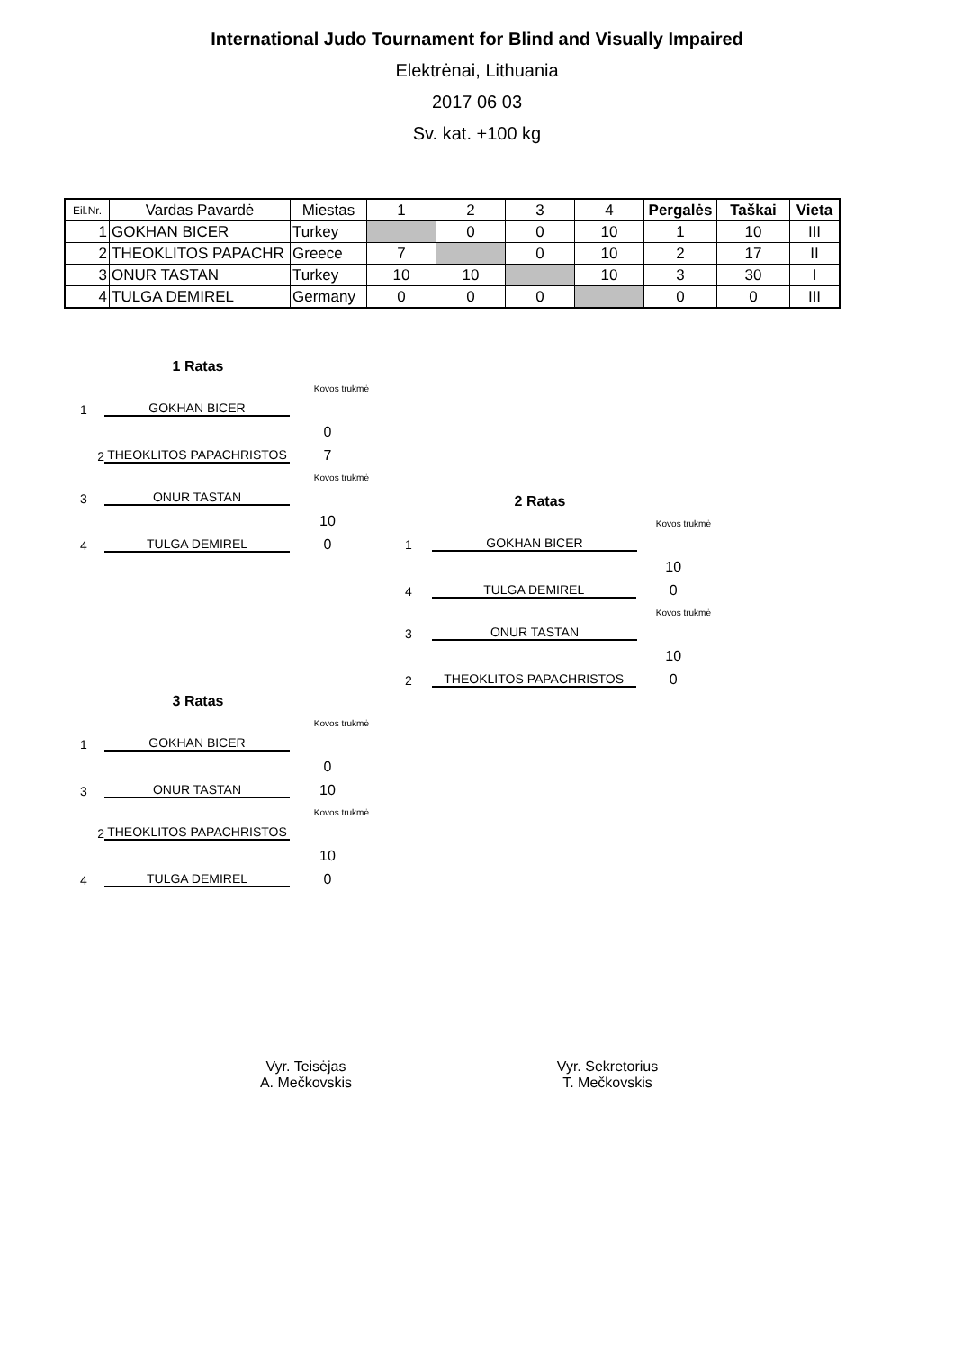International Judo Tournament for Blind and Visually Impaired
Elektrėnai, Lithuania
2017 06 03
Sv. kat. +100 kg
| Eil.Nr. | Vardas Pavardė | Miestas | 1 | 2 | 3 | 4 | Pergalės | Taškai | Vieta |
| --- | --- | --- | --- | --- | --- | --- | --- | --- | --- |
| 1 | GOKHAN BICER | Turkey | | 0 | 0 | 10 | 1 | 10 | III |
| 2 | THEOKLITOS PAPACHR | Greece | 7 | | 0 | 10 | 2 | 17 | II |
| 3 | ONUR TASTAN | Turkey | 10 | 10 | | 10 | 3 | 30 | I |
| 4 | TULGA DEMIREL | Germany | 0 | 0 | 0 | | 0 | 0 | III |
1 Ratas
Kovos trukmė
1 GOKHAN BICER
0
2 THEOKLITOS PAPACHRISTOS 7
Kovos trukmė
3 ONUR TASTAN
10
4 TULGA DEMIREL 0
2 Ratas
Kovos trukmė
1 GOKHAN BICER
10
4 TULGA DEMIREL 0
Kovos trukmė
3 ONUR TASTAN
10
2 THEOKLITOS PAPACHRISTOS 0
3 Ratas
Kovos trukmė
1 GOKHAN BICER
0
3 ONUR TASTAN 10
Kovos trukmė
2 THEOKLITOS PAPACHRISTOS
10
4 TULGA DEMIREL 0
Vyr. Teisėjas
A. Mečkovskis
Vyr. Sekretorius
T. Mečkovskis